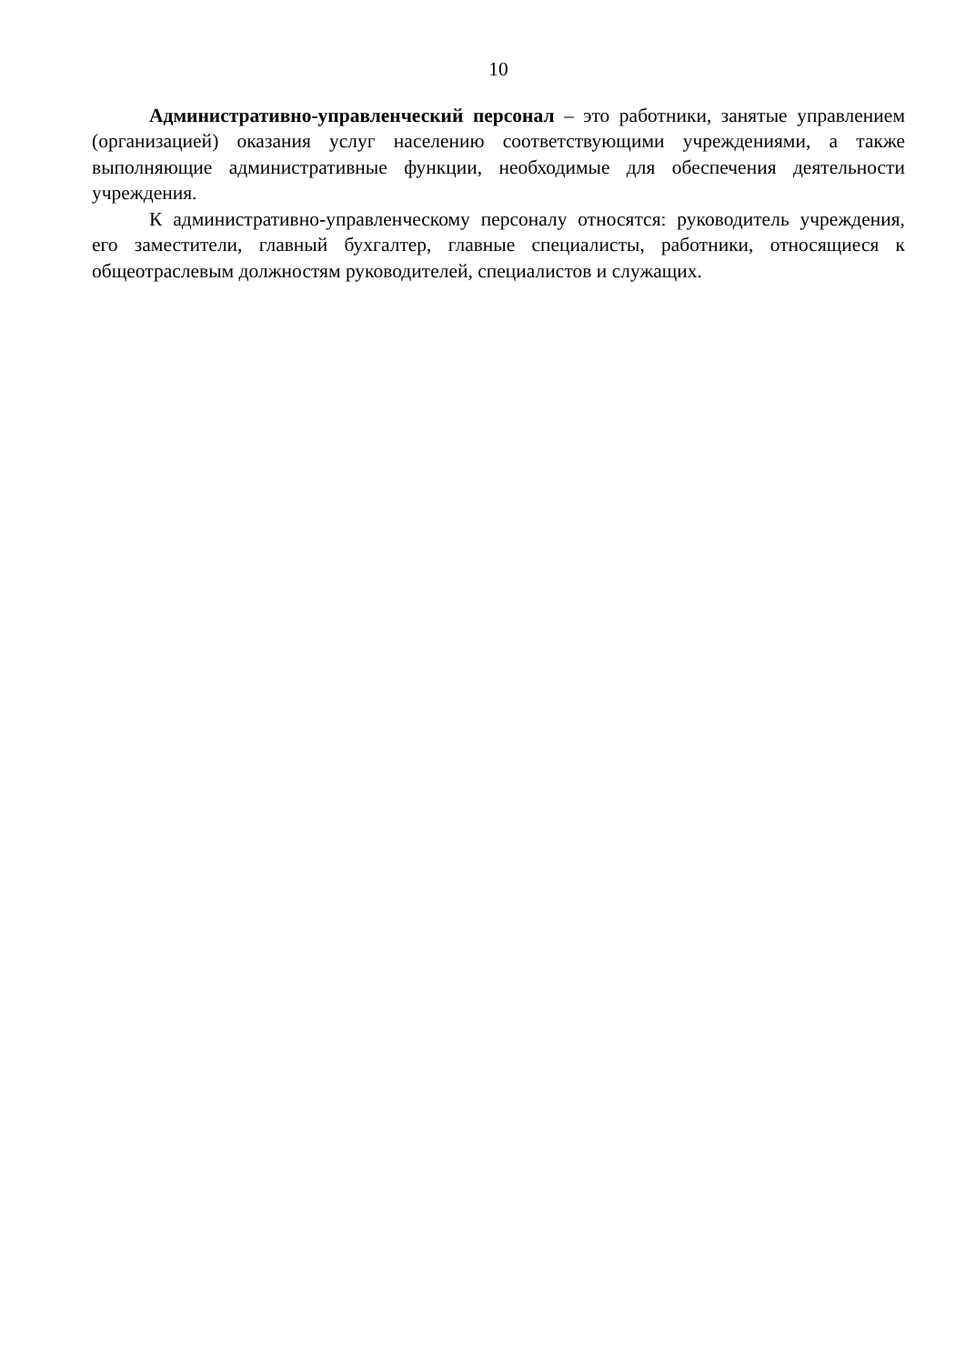10
Административно-управленческий персонал – это работники, занятые управлением (организацией) оказания услуг населению соответствующими учреждениями, а также выполняющие административные функции, необходимые для обеспечения деятельности учреждения.
К административно-управленческому персоналу относятся: руководитель учреждения, его заместители, главный бухгалтер, главные специалисты, работники, относящиеся к общеотраслевым должностям руководителей, специалистов и служащих.